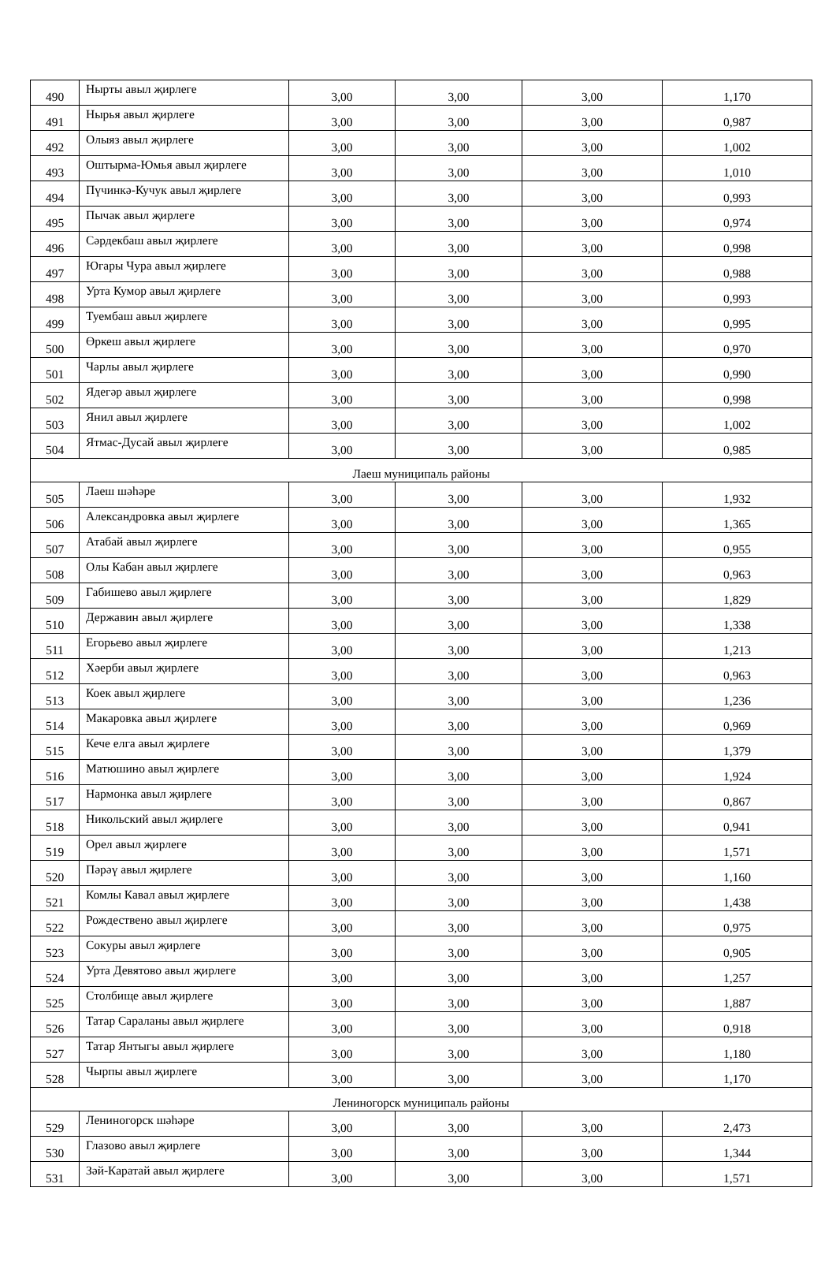| 490 | Нырты авыл җирлеге | 3,00 | 3,00 | 3,00 | 1,170 |
| 491 | Нырья авыл җирлеге | 3,00 | 3,00 | 3,00 | 0,987 |
| 492 | Олыяз авыл җирлеге | 3,00 | 3,00 | 3,00 | 1,002 |
| 493 | Оштырма-Юмья авыл җирлеге | 3,00 | 3,00 | 3,00 | 1,010 |
| 494 | Пүчинкә-Кучук авыл җирлеге | 3,00 | 3,00 | 3,00 | 0,993 |
| 495 | Пычак авыл җирлеге | 3,00 | 3,00 | 3,00 | 0,974 |
| 496 | Сәрдекбаш авыл җирлеге | 3,00 | 3,00 | 3,00 | 0,998 |
| 497 | Югары Чура авыл җирлеге | 3,00 | 3,00 | 3,00 | 0,988 |
| 498 | Урта Кумор авыл җирлеге | 3,00 | 3,00 | 3,00 | 0,993 |
| 499 | Туембаш авыл җирлеге | 3,00 | 3,00 | 3,00 | 0,995 |
| 500 | Өркеш авыл җирлеге | 3,00 | 3,00 | 3,00 | 0,970 |
| 501 | Чарлы авыл җирлеге | 3,00 | 3,00 | 3,00 | 0,990 |
| 502 | Ядегәр авыл җирлеге | 3,00 | 3,00 | 3,00 | 0,998 |
| 503 | Янил авыл җирлеге | 3,00 | 3,00 | 3,00 | 1,002 |
| 504 | Ятмас-Дусай авыл җирлеге | 3,00 | 3,00 | 3,00 | 0,985 |
| Лаеш муниципаль районы | | | | | |
| 505 | Лаеш шәһәре | 3,00 | 3,00 | 3,00 | 1,932 |
| 506 | Александровка авыл җирлеге | 3,00 | 3,00 | 3,00 | 1,365 |
| 507 | Атабай авыл җирлеге | 3,00 | 3,00 | 3,00 | 0,955 |
| 508 | Олы Кабан авыл җирлеге | 3,00 | 3,00 | 3,00 | 0,963 |
| 509 | Габишево авыл җирлеге | 3,00 | 3,00 | 3,00 | 1,829 |
| 510 | Державин авыл җирлеге | 3,00 | 3,00 | 3,00 | 1,338 |
| 511 | Егорьево авыл җирлеге | 3,00 | 3,00 | 3,00 | 1,213 |
| 512 | Хәерби авыл җирлеге | 3,00 | 3,00 | 3,00 | 0,963 |
| 513 | Коек авыл җирлеге | 3,00 | 3,00 | 3,00 | 1,236 |
| 514 | Макаровка авыл җирлеге | 3,00 | 3,00 | 3,00 | 0,969 |
| 515 | Кече елга авыл җирлеге | 3,00 | 3,00 | 3,00 | 1,379 |
| 516 | Матюшино авыл җирлеге | 3,00 | 3,00 | 3,00 | 1,924 |
| 517 | Нармонка авыл җирлеге | 3,00 | 3,00 | 3,00 | 0,867 |
| 518 | Никольский авыл җирлеге | 3,00 | 3,00 | 3,00 | 0,941 |
| 519 | Орел авыл җирлеге | 3,00 | 3,00 | 3,00 | 1,571 |
| 520 | Пәрәү авыл җирлеге | 3,00 | 3,00 | 3,00 | 1,160 |
| 521 | Комлы Кавал авыл җирлеге | 3,00 | 3,00 | 3,00 | 1,438 |
| 522 | Рождествено авыл җирлеге | 3,00 | 3,00 | 3,00 | 0,975 |
| 523 | Сокуры авыл җирлеге | 3,00 | 3,00 | 3,00 | 0,905 |
| 524 | Урта Девятово авыл җирлеге | 3,00 | 3,00 | 3,00 | 1,257 |
| 525 | Столбище авыл җирлеге | 3,00 | 3,00 | 3,00 | 1,887 |
| 526 | Татар Сараланы авыл җирлеге | 3,00 | 3,00 | 3,00 | 0,918 |
| 527 | Татар Янтыгы авыл җирлеге | 3,00 | 3,00 | 3,00 | 1,180 |
| 528 | Чырпы авыл җирлеге | 3,00 | 3,00 | 3,00 | 1,170 |
| Лениногорск муниципаль районы | | | | | |
| 529 | Лениногорск шәһәре | 3,00 | 3,00 | 3,00 | 2,473 |
| 530 | Глазово авыл җирлеге | 3,00 | 3,00 | 3,00 | 1,344 |
| 531 | Зәй-Каратай авыл җирлеге | 3,00 | 3,00 | 3,00 | 1,571 |